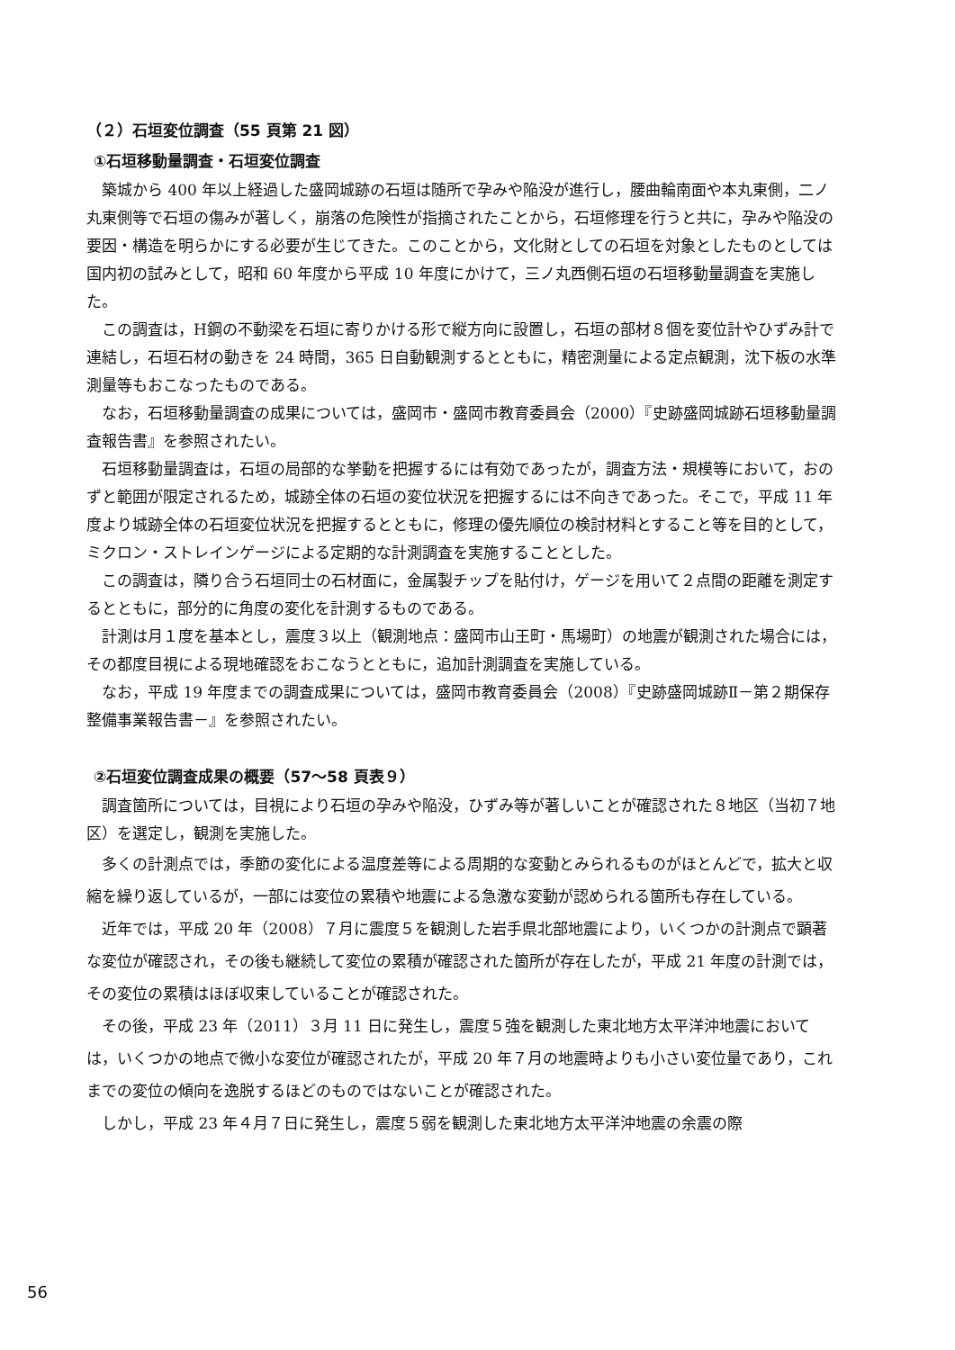（２）石垣変位調査（55 頁第 21 図）
①石垣移動量調査・石垣変位調査
築城から 400 年以上経過した盛岡城跡の石垣は随所で孕みや陥没が進行し，腰曲輪南面や本丸東側，二ノ丸東側等で石垣の傷みが著しく，崩落の危険性が指摘されたことから，石垣修理を行うと共に，孕みや陥没の要因・構造を明らかにする必要が生じてきた。このことから，文化財としての石垣を対象としたものとしては国内初の試みとして，昭和 60 年度から平成 10 年度にかけて，三ノ丸西側石垣の石垣移動量調査を実施した。
この調査は，H鋼の不動梁を石垣に寄りかける形で縦方向に設置し，石垣の部材８個を変位計やひずみ計で連結し，石垣石材の動きを 24 時間，365 日自動観測するとともに，精密測量による定点観測，沈下板の水準測量等もおこなったものである。
なお，石垣移動量調査の成果については，盛岡市・盛岡市教育委員会（2000）『史跡盛岡城跡石垣移動量調査報告書』を参照されたい。
石垣移動量調査は，石垣の局部的な挙動を把握するには有効であったが，調査方法・規模等において，おのずと範囲が限定されるため，城跡全体の石垣の変位状況を把握するには不向きであった。そこで，平成 11 年度より城跡全体の石垣変位状況を把握するとともに，修理の優先順位の検討材料とすること等を目的として，ミクロン・ストレインゲージによる定期的な計測調査を実施することとした。
この調査は，隣り合う石垣同士の石材面に，金属製チップを貼付け，ゲージを用いて２点間の距離を測定するとともに，部分的に角度の変化を計測するものである。
計測は月１度を基本とし，震度３以上（観測地点：盛岡市山王町・馬場町）の地震が観測された場合には，その都度目視による現地確認をおこなうとともに，追加計測調査を実施している。
なお，平成 19 年度までの調査成果については，盛岡市教育委員会（2008）『史跡盛岡城跡Ⅱ－第２期保存整備事業報告書－』を参照されたい。
②石垣変位調査成果の概要（57～58 頁表９）
調査箇所については，目視により石垣の孕みや陥没，ひずみ等が著しいことが確認された８地区（当初７地区）を選定し，観測を実施した。
多くの計測点では，季節の変化による温度差等による周期的な変動とみられるものがほとんどで，拡大と収縮を繰り返しているが，一部には変位の累積や地震による急激な変動が認められる箇所も存在している。
近年では，平成 20 年（2008）７月に震度５を観測した岩手県北部地震により，いくつかの計測点で顕著な変位が確認され，その後も継続して変位の累積が確認された箇所が存在したが，平成 21 年度の計測では，その変位の累積はほぼ収束していることが確認された。
その後，平成 23 年（2011）３月 11 日に発生し，震度５強を観測した東北地方太平洋沖地震においては，いくつかの地点で微小な変位が確認されたが，平成 20 年７月の地震時よりも小さい変位量であり，これまでの変位の傾向を逸脱するほどのものではないことが確認された。
しかし，平成 23 年４月７日に発生し，震度５弱を観測した東北地方太平洋沖地震の余震の際
56